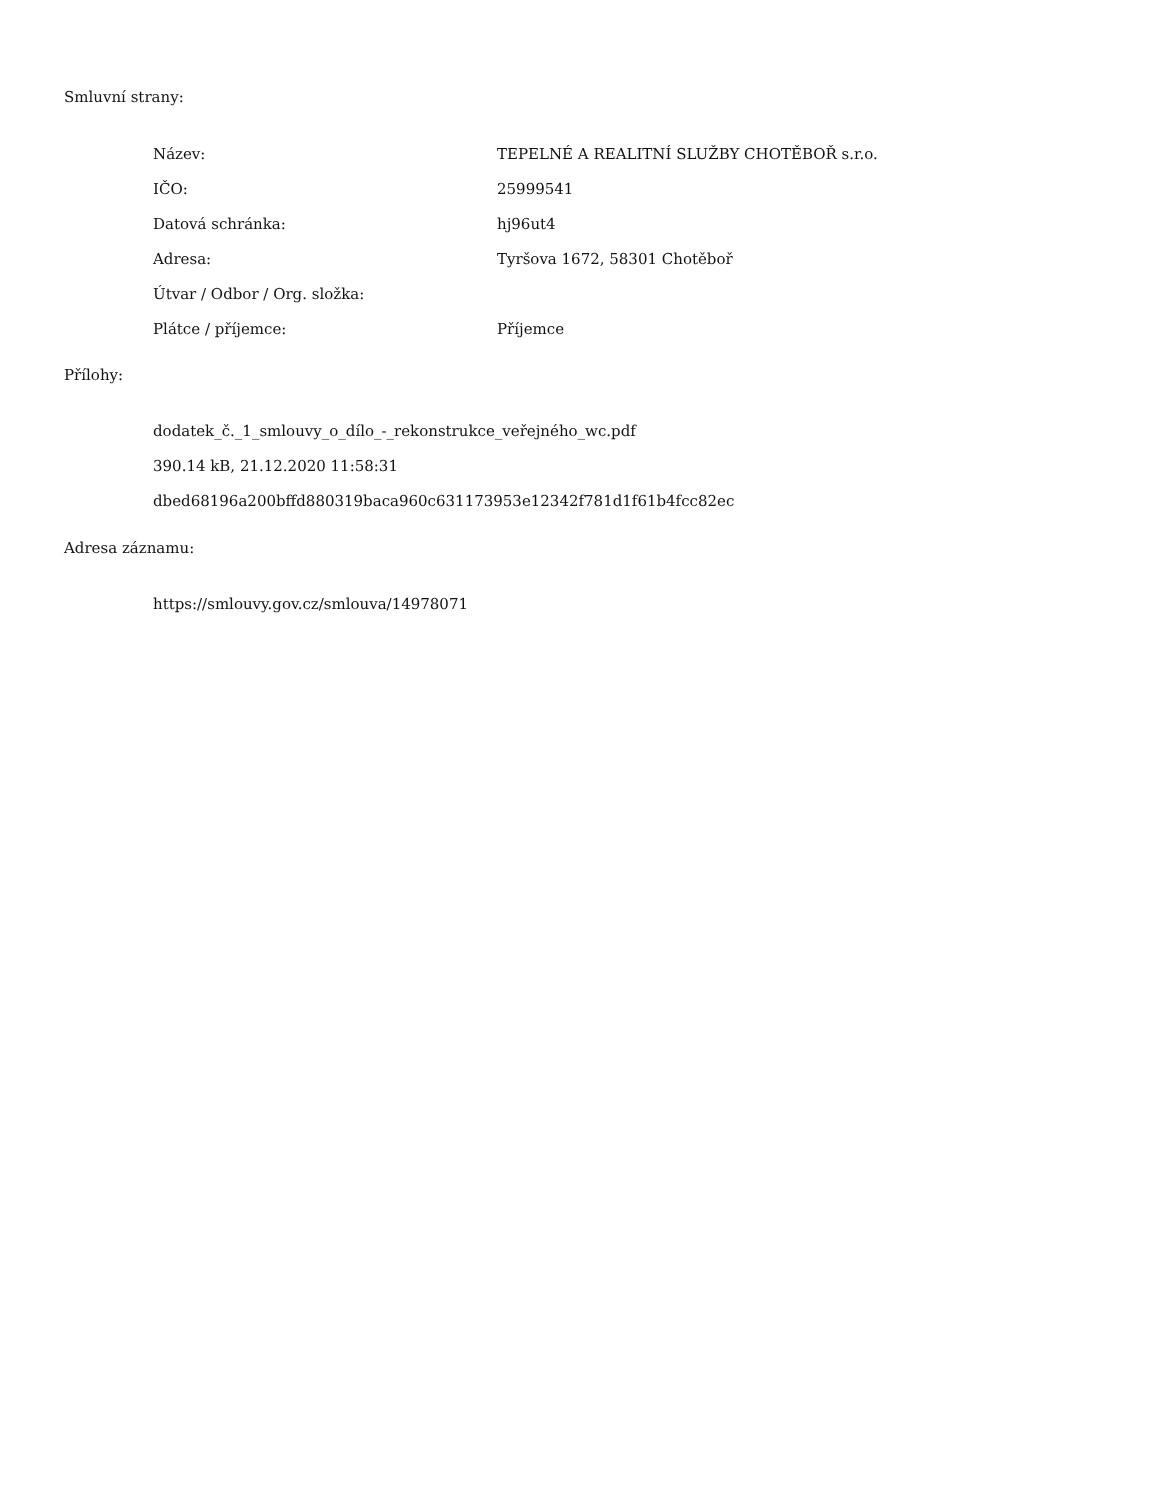Smluvní strany:
| Název: | TEPELNÉ A REALITNÍ SLUŽBY CHOTĚBOŘ s.r.o. |
| IČO: | 25999541 |
| Datová schránka: | hj96ut4 |
| Adresa: | Tyršova 1672, 58301 Chotěboř |
| Útvar / Odbor / Org. složka: | |
| Plátce / příjemce: | Příjemce |
Přílohy:
dodatek_č._1_smlouvy_o_dílo_-_rekonstrukce_veřejného_wc.pdf
390.14 kB, 21.12.2020 11:58:31
dbed68196a200bffd880319baca960c631173953e12342f781d1f61b4fcc82ec
Adresa záznamu:
https://smlouvy.gov.cz/smlouva/14978071